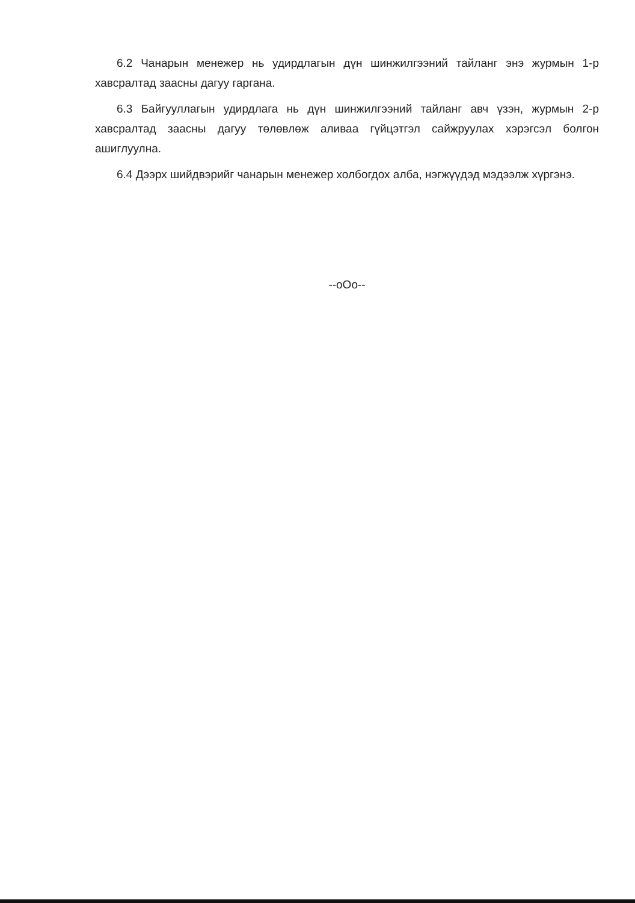6.2 Чанарын менежер нь удирдлагын дүн шинжилгээний тайланг энэ журмын 1-р хавсралтад заасны дагуу гаргана.
6.3 Байгууллагын удирдлага нь дүн шинжилгээний тайланг авч үзэн, журмын 2-р хавсралтад заасны дагуу төлөвлөж аливаа гүйцэтгэл сайжруулах хэрэгсэл болгон ашиглуулна.
6.4 Дээрх шийдвэрийг чанарын менежер холбогдох алба, нэгжүүдэд мэдээлж хүргэнэ.
--oOo--